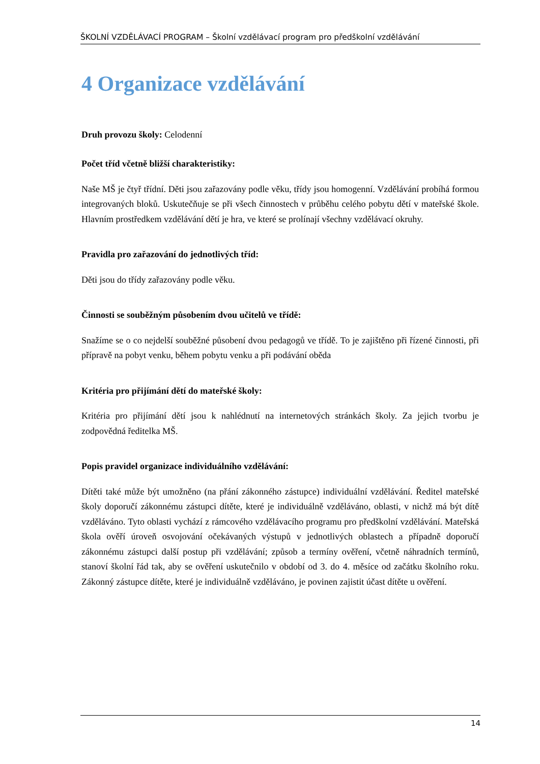ŠKOLNÍ VZDĚLÁVACÍ PROGRAM – Školní vzdělávací program pro předškolní vzdělávání
4 Organizace vzdělávání
Druh provozu školy: Celodenní
Počet tříd včetně bližší charakteristiky:
Naše MŠ je čtyř třídní. Děti jsou zařazovány podle věku, třídy jsou homogenní. Vzdělávání probíhá formou integrovaných bloků. Uskutečňuje se při všech činnostech v průběhu celého pobytu dětí v mateřské škole. Hlavním prostředkem vzdělávání dětí je hra, ve které se prolínají všechny vzdělávací okruhy.
Pravidla pro zařazování do jednotlivých tříd:
Děti jsou do třídy zařazovány podle věku.
Činnosti se souběžným působením dvou učitelů ve třídě:
Snažíme se o co nejdelší souběžné působení dvou pedagogů ve třídě. To je zajištěno při řízené činnosti, při přípravě na pobyt venku, během pobytu venku a při podávání oběda
Kritéria pro přijímání dětí do mateřské školy:
Kritéria pro přijímání dětí jsou k nahlédnutí na internetových stránkách školy. Za jejich tvorbu je zodpovědná ředitelka MŠ.
Popis pravidel organizace individuálního vzdělávání:
Dítěti také může být umožněno (na přání zákonného zástupce) individuální vzdělávání. Ředitel mateřské školy doporučí zákonnému zástupci dítěte, které je individuálně vzděláváno, oblasti, v nichž má být dítě vzděláváno. Tyto oblasti vychází z rámcového vzdělávacího programu pro předškolní vzdělávání. Mateřská škola ověří úroveň osvojování očekávaných výstupů v jednotlivých oblastech a případně doporučí zákonnému zástupci další postup při vzdělávání; způsob a termíny ověření, včetně náhradních termínů, stanoví školní řád tak, aby se ověření uskutečnilo v období od 3. do 4. měsíce od začátku školního roku. Zákonný zástupce dítěte, které je individuálně vzděláváno, je povinen zajistit účast dítěte u ověření.
14